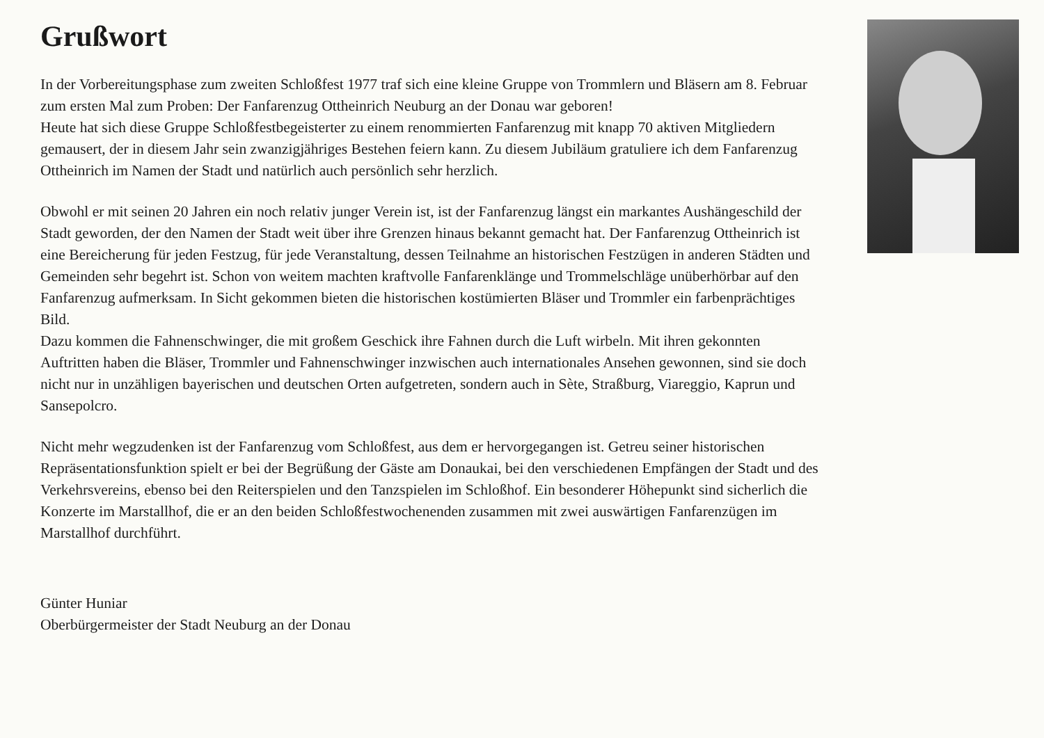Grußwort
In der Vorbereitungsphase zum zweiten Schloßfest 1977 traf sich eine kleine Gruppe von Trommlern und Bläsern am 8. Februar zum ersten Mal zum Proben: Der Fanfarenzug Ottheinrich Neuburg an der Donau war geboren!
Heute hat sich diese Gruppe Schloßfestbegeisterter zu einem renommierten Fanfarenzug mit knapp 70 aktiven Mitgliedern gemausert, der in diesem Jahr sein zwanzigjähriges Bestehen feiern kann. Zu diesem Jubiläum gratuliere ich dem Fanfarenzug Ottheinrich im Namen der Stadt und natürlich auch persönlich sehr herzlich.
Obwohl er mit seinen 20 Jahren ein noch relativ junger Verein ist, ist der Fanfarenzug längst ein markantes Aushängeschild der Stadt geworden, der den Namen der Stadt weit über ihre Grenzen hinaus bekannt gemacht hat. Der Fanfarenzug Ottheinrich ist eine Bereicherung für jeden Festzug, für jede Veranstaltung, dessen Teilnahme an historischen Festzügen in anderen Städten und Gemeinden sehr begehrt ist. Schon von weitem machten kraftvolle Fanfarenklänge und Trommelschläge unüberhörbar auf den Fanfarenzug aufmerksam. In Sicht gekommen bieten die historischen kostümierten Bläser und Trommler ein farbenprächtiges Bild.
Dazu kommen die Fahnenschwinger, die mit großem Geschick ihre Fahnen durch die Luft wirbeln. Mit ihren gekonnten Auftritten haben die Bläser, Trommler und Fahnenschwinger inzwischen auch internationales Ansehen gewonnen, sind sie doch nicht nur in unzähligen bayerischen und deutschen Orten aufgetreten, sondern auch in Sète, Straßburg, Viareggio, Kaprun und Sansepolcro.
Nicht mehr wegzudenken ist der Fanfarenzug vom Schloßfest, aus dem er hervorgegangen ist. Getreu seiner historischen Repräsentationsfunktion spielt er bei der Begrüßung der Gäste am Donaukai, bei den verschiedenen Empfängen der Stadt und des Verkehrsvereins, ebenso bei den Reiterspielen und den Tanzspielen im Schloßhof. Ein besonderer Höhepunkt sind sicherlich die Konzerte im Marstallhof, die er an den beiden Schloßfestwochenenden zusammen mit zwei auswärtigen Fanfarenzügen im Marstallhof durchführt.
Günter Huniar
Oberbürgermeister der Stadt Neuburg an der Donau